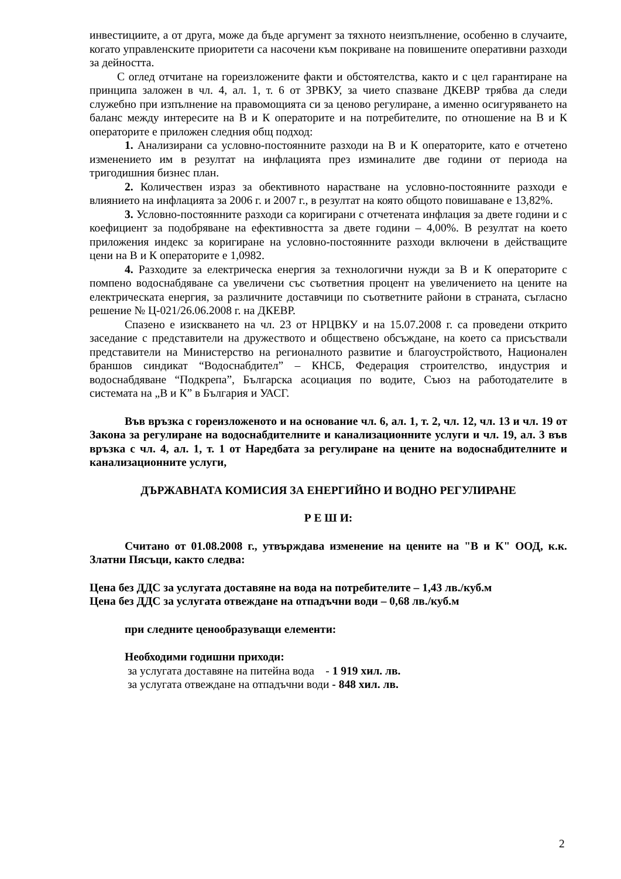инвестициите, а от друга, може да бъде аргумент за тяхното неизпълнение, особенно в случаите, когато управленските приоритети са насочени към покриване на повишените оперативни разходи за дейността.
С оглед отчитане на гореизложените факти и обстоятелства, както и с цел гарантиране на принципа заложен в чл. 4, ал. 1, т. 6 от ЗРВКУ, за чието спазване ДКЕВР трябва да следи служебно при изпълнение на правомощията си за ценово регулиране, а именно осигуряването на баланс между интересите на В и К операторите и на потребителите, по отношение на В и К операторите е приложен следния общ подход:
1. Анализирани са условно-постоянните разходи на В и К операторите, като е отчетено изменението им в резултат на инфлацията през изминалите две години от периода на тригодишния бизнес план.
2. Количествен израз за обективното нарастване на условно-постоянните разходи е влиянието на инфлацията за 2006 г. и 2007 г., в резултат на която общото повишаване е 13,82%.
3. Условно-постоянните разходи са коригирани с отчетената инфлация за двете години и с коефициент за подобряване на ефективността за двете години – 4,00%. В резултат на което приложения индекс за коригиране на условно-постоянните разходи включени в действащите цени на В и К операторите е 1,0982.
4. Разходите за електрическа енергия за технологични нужди за В и К операторите с помпено водоснабдяване са увеличени със съответния процент на увеличението на цените на електрическата енергия, за различните доставчици по съответните райони в страната, съгласно решение № Ц-021/26.06.2008 г. на ДКЕВР.
Спазено е изискването на чл. 23 от НРЦВКУ и на 15.07.2008 г. са проведени открито заседание с представители на дружеството и обществено обсъждане, на което са присъствали представители на Министерство на регионалното развитие и благоустройството, Национален браншов синдикат “Водоснабдител” – КНСБ, Федерация строителство, индустрия и водоснабдяване “Подкрепа”, Българска асоциация по водите, Съюз на работодателите в системата на „В и К” в България и УАСГ.
Във връзка с гореизложеното и на основание чл. 6, ал. 1, т. 2, чл. 12, чл. 13 и чл. 19 от Закона за регулиране на водоснабдителните и канализационните услуги и чл. 19, ал. 3 във връзка с чл. 4, ал. 1, т. 1 от Наредбата за регулиране на цените на водоснабдителните и канализационните услуги,
ДЪРЖАВНАТА КОМИСИЯ ЗА ЕНЕРГИЙНО И ВОДНО РЕГУЛИРАНЕ
Р Е Ш И:
Считано от 01.08.2008 г., утвърждава изменение на цените на "В и К" ООД, к.к. Златни Пясъци, както следва:
Цена без ДДС за услугата доставяне на вода на потребителите – 1,43 лв./куб.м
Цена без ДДС за услугата отвеждане на отпадъчни води – 0,68 лв./куб.м
при следните ценообразуващи елементи:
Необходими годишни приходи:
за услугата доставяне на питейна вода - 1 919 хил. лв.
за услугата отвеждане на отпадъчни води - 848 хил. лв.
2